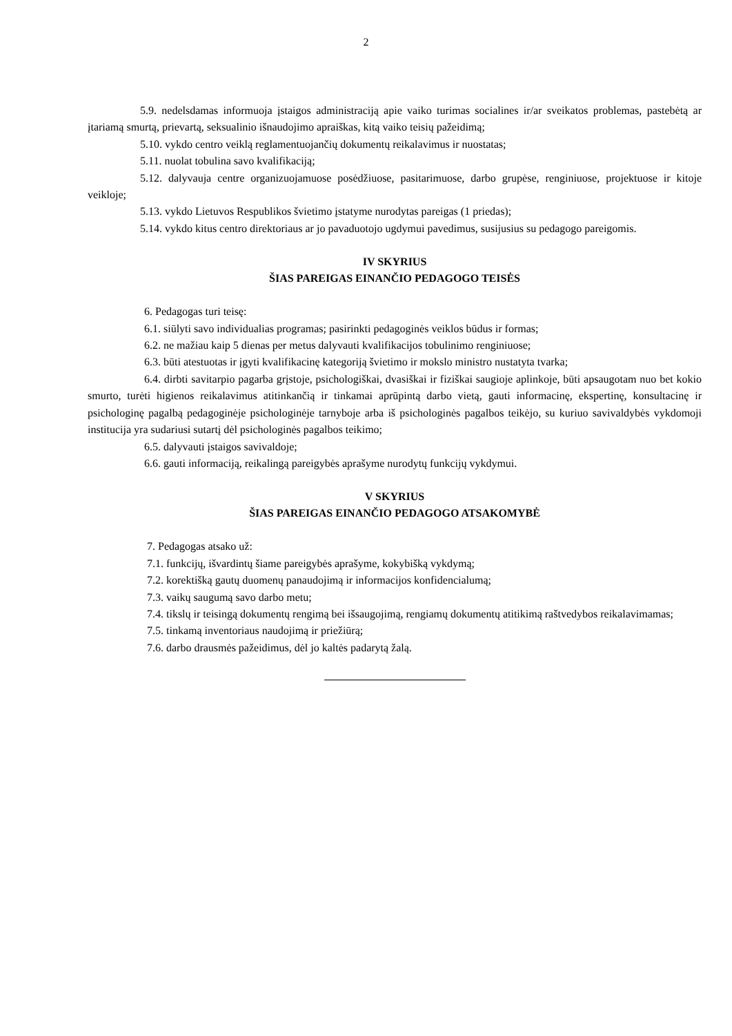2
5.9. nedelsdamas informuoja įstaigos administraciją apie vaiko turimas socialines ir/ar sveikatos problemas, pastebėtą ar įtariamą smurtą, prievartą, seksualinio išnaudojimo apraiškas, kitą vaiko teisių pažeidimą;
5.10. vykdo centro veiklą reglamentuojančių dokumentų reikalavimus ir nuostatas;
5.11. nuolat tobulina savo kvalifikaciją;
5.12. dalyvauja centre organizuojamuose posėdžiuose, pasitarimuose, darbo grupėse, renginiuose, projektuose ir kitoje veikloje;
5.13. vykdo Lietuvos Respublikos švietimo įstatyme nurodytas pareigas (1 priedas);
5.14. vykdo kitus centro direktoriaus ar jo pavaduotojo ugdymui pavedimus, susijusius su pedagogo pareigomis.
IV SKYRIUS
ŠIAS PAREIGAS EINANČIO PEDAGOGO TEISĖS
6. Pedagogas turi teisę:
6.1. siūlyti savo individualias programas; pasirinkti pedagoginės veiklos būdus ir formas;
6.2. ne mažiau kaip 5 dienas per metus dalyvauti kvalifikacijos tobulinimo renginiuose;
6.3. būti atestuotas ir įgyti kvalifikacinę kategoriją švietimo ir mokslo ministro nustatyta tvarka;
6.4. dirbti savitarpio pagarba grįstoje, psichologiškai, dvasiškai ir fiziškai saugioje aplinkoje, būti apsaugotam nuo bet kokio smurto, turėti higienos reikalavimus atitinkančią ir tinkamai aprūpintą darbo vietą, gauti informacinę, ekspertinę, konsultacinę ir psichologinę pagalbą pedagoginėje psichologinėje tarnyboje arba iš psichologinės pagalbos teikėjo, su kuriuo savivaldybės vykdomoji institucija yra sudariusi sutartį dėl psichologinės pagalbos teikimo;
6.5. dalyvauti įstaigos savivaldoje;
6.6. gauti informaciją, reikalingą pareigybės aprašyme nurodytų funkcijų vykdymui.
V SKYRIUS
ŠIAS PAREIGAS EINANČIO PEDAGOGO ATSAKOMYBĖ
7. Pedagogas atsako už:
7.1. funkcijų, išvardintų šiame pareigybės aprašyme, kokybišką vykdymą;
7.2. korektišką gautų duomenų panaudojimą ir informacijos konfidencialumą;
7.3. vaikų saugumą savo darbo metu;
7.4. tikslų ir teisingą dokumentų rengimą bei išsaugojimą, rengiamų dokumentų atitikimą raštvedybos reikalavimamas;
7.5. tinkamą inventoriaus naudojimą ir priežiūrą;
7.6. darbo drausmės pažeidimus, dėl jo kaltės padarytą žalą.